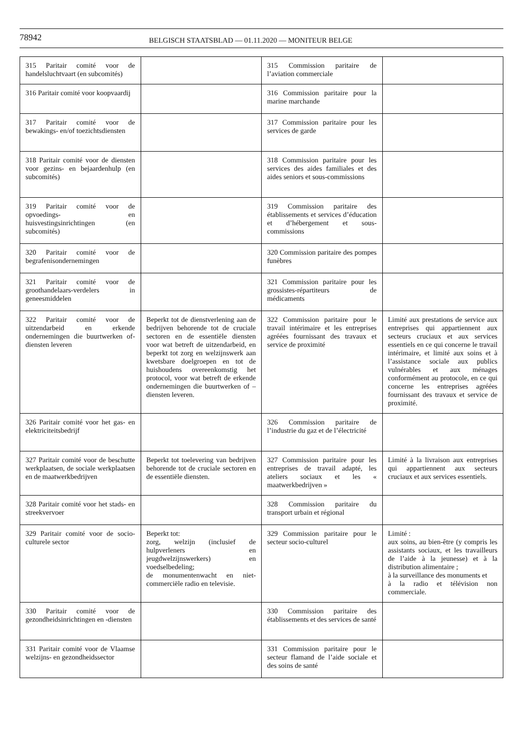78942
BELGISCH STAATSBLAD — 01.11.2020 — MONITEUR BELGE
| 315 Paritair comité voor de handelsluchtvaart (en subcomités) | | 315 Commission paritaire de l’aviation commerciale | |
| 316 Paritair comité voor koopvaardij | | 316 Commission paritaire pour la marine marchande | |
| 317 Paritair comité voor de bewakings- en/of toezichtsdiensten | | 317 Commission paritaire pour les services de garde | |
| 318 Paritair comité voor de diensten voor gezins- en bejaardenhulp (en subcomités) | | 318 Commission paritaire pour les services des aides familiales et des aides seniors et sous-commissions | |
| 319 Paritair comité voor de opvoedings- en huisvestingsinrichtingen (en subcomités) | | 319 Commission paritaire des établissements et services d’éducation et d’hébergement et sous-commissions | |
| 320 Paritair comité voor de begrafenisondernemingen | | 320 Commission paritaire des pompes funèbres | |
| 321 Paritair comité voor de groothandelaars-verdelers in geneesmiddelen | | 321 Commission paritaire pour les grossistes-répartiteurs de médicaments | |
| 322 Paritair comité voor de uitzendarbeid en erkende ondernemingen die buurtwerken of- diensten leveren | Beperkt tot de dienstverlening aan de bedrijven behorende tot de cruciale sectoren en de essentiële diensten voor wat betreft de uitzendarbeid, en beperkt tot zorg en welzijnswerk aan kwetsbare doelgroepen en tot de huishoudens overeenkomstig het protocol, voor wat betreft de erkende ondernemingen die buurtwerken of –diensten leveren. | 322 Commission paritaire pour le travail intérimaire et les entreprises agréées fournissant des travaux et service de proximité | Limité aux prestations de service aux entreprises qui appartiennent aux secteurs cruciaux et aux services essentiels en ce qui concerne le travail intérimaire, et limité aux soins et à l’assistance sociale aux publics vulnérables et aux ménages conformément au protocole, en ce qui concerne les entreprises agréées fournissant des travaux et service de proximité. |
| 326 Paritair comité voor het gas- en elektriciteitsbedrijf | | 326 Commission paritaire de l’industrie du gaz et de l’électricité | |
| 327 Paritair comité voor de beschutte werkplaatsen, de sociale werkplaatsen en de maatwerkbedrijven | Beperkt tot toelevering van bedrijven behorende tot de cruciale sectoren en de essentiële diensten. | 327 Commission paritaire pour les entreprises de travail adapté, les ateliers sociaux et les « maatwerkbedrijven » | Limité à la livraison aux entreprises qui appartiennent aux secteurs cruciaux et aux services essentiels. |
| 328 Paritair comité voor het stads- en streekvervoer | | 328 Commission paritaire du transport urbain et régional | |
| 329 Paritair comité voor de socio-culturele sector | Beperkt tot: zorg, welzijn (inclusief de hulpverleners en jeugdwelzijnswerkers) en voedselbedeling; de monumentenwacht en niet-commerciële radio en televisie. | 329 Commission paritaire pour le secteur socio-culturel | Limité : aux soins, au bien-être (y compris les assistants sociaux, et les travailleurs de l’aide à la jeunesse) et à la distribution alimentaire ; à la surveillance des monuments et à la radio et télévision non commerciale. |
| 330 Paritair comité voor de gezondheidsinrichtingen en -diensten | | 330 Commission paritaire des établissements et des services de santé | |
| 331 Paritair comité voor de Vlaamse welzijns- en gezondheidssector | | 331 Commission paritaire pour le secteur flamand de l’aide sociale et des soins de santé | |